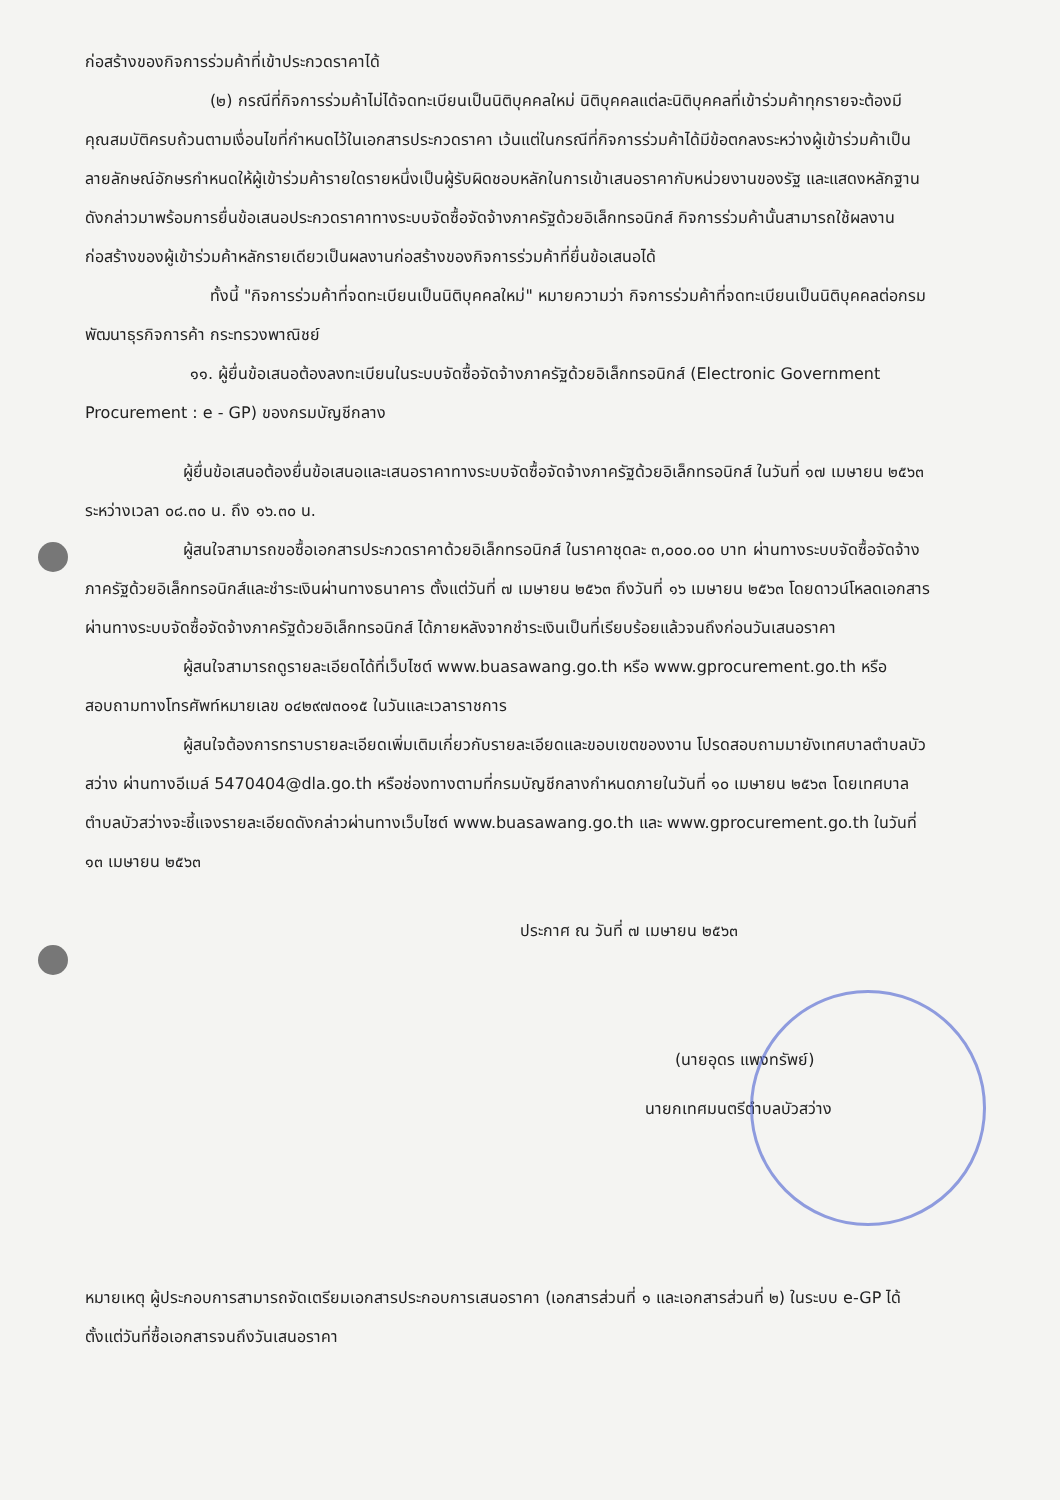ก่อสร้างของกิจการร่วมค้าที่เข้าประกวดราคาได้
(๒) กรณีที่กิจการร่วมค้าไม่ได้จดทะเบียนเป็นนิติบุคคลใหม่ นิติบุคคลแต่ละนิติบุคคลที่เข้าร่วมค้าทุกรายจะต้องมีคุณสมบัติครบถ้วนตามเงื่อนไขที่กำหนดไว้ในเอกสารประกวดราคา เว้นแต่ในกรณีที่กิจการร่วมค้าได้มีข้อตกลงระหว่างผู้เข้าร่วมค้าเป็นลายลักษณ์อักษรกำหนดให้ผู้เข้าร่วมค้ารายใดรายหนึ่งเป็นผู้รับผิดชอบหลักในการเข้าเสนอราคากับหน่วยงานของรัฐ และแสดงหลักฐานดังกล่าวมาพร้อมการยื่นข้อเสนอประกวดราคาทางระบบจัดซื้อจัดจ้างภาครัฐด้วยอิเล็กทรอนิกส์ กิจการร่วมค้านั้นสามารถใช้ผลงานก่อสร้างของผู้เข้าร่วมค้าหลักรายเดียวเป็นผลงานก่อสร้างของกิจการร่วมค้าที่ยื่นข้อเสนอได้
ทั้งนี้ "กิจการร่วมค้าที่จดทะเบียนเป็นนิติบุคคลใหม่" หมายความว่า กิจการร่วมค้าที่จดทะเบียนเป็นนิติบุคคลต่อกรมพัฒนาธุรกิจการค้า กระทรวงพาณิชย์
๑๑. ผู้ยื่นข้อเสนอต้องลงทะเบียนในระบบจัดซื้อจัดจ้างภาครัฐด้วยอิเล็กทรอนิกส์ (Electronic Government Procurement : e - GP) ของกรมบัญชีกลาง
ผู้ยื่นข้อเสนอต้องยื่นข้อเสนอและเสนอราคาทางระบบจัดซื้อจัดจ้างภาครัฐด้วยอิเล็กทรอนิกส์ ในวันที่ ๑๗ เมษายน ๒๕๖๓ ระหว่างเวลา ๐๘.๓๐ น. ถึง ๑๖.๓๐ น.
ผู้สนใจสามารถขอซื้อเอกสารประกวดราคาด้วยอิเล็กทรอนิกส์ ในราคาชุดละ ๓,๐๐๐.๐๐ บาท ผ่านทางระบบจัดซื้อจัดจ้างภาครัฐด้วยอิเล็กทรอนิกส์และชำระเงินผ่านทางธนาคาร ตั้งแต่วันที่ ๗ เมษายน ๒๕๖๓ ถึงวันที่ ๑๖ เมษายน ๒๕๖๓ โดยดาวน์โหลดเอกสารผ่านทางระบบจัดซื้อจัดจ้างภาครัฐด้วยอิเล็กทรอนิกส์ ได้ภายหลังจากชำระเงินเป็นที่เรียบร้อยแล้วจนถึงก่อนวันเสนอราคา
ผู้สนใจสามารถดูรายละเอียดได้ที่เว็บไซต์ www.buasawang.go.th หรือ www.gprocurement.go.th หรือสอบถามทางโทรศัพท์หมายเลข ๐๔๒๙๗๓๐๑๕ ในวันและเวลาราชการ
ผู้สนใจต้องการทราบรายละเอียดเพิ่มเติมเกี่ยวกับรายละเอียดและขอบเขตของงาน โปรดสอบถามมายังเทศบาลตำบลบัวสว่าง ผ่านทางอีเมล์ 5470404@dla.go.th หรือช่องทางตามที่กรมบัญชีกลางกำหนดภายในวันที่ ๑๐ เมษายน ๒๕๖๓ โดยเทศบาลตำบลบัวสว่างจะชี้แจงรายละเอียดดังกล่าวผ่านทางเว็บไซต์ www.buasawang.go.th และ www.gprocurement.go.th ในวันที่ ๑๓ เมษายน ๒๕๖๓
ประกาศ ณ วันที่ ๗ เมษายน ๒๕๖๓
(นายอุดร แพงทรัพย์)
นายกเทศมนตรีตำบลบัวสว่าง
หมายเหตุ ผู้ประกอบการสามารถจัดเตรียมเอกสารประกอบการเสนอราคา (เอกสารส่วนที่ ๑ และเอกสารส่วนที่ ๒) ในระบบ e-GP ได้ตั้งแต่วันที่ซื้อเอกสารจนถึงวันเสนอราคา